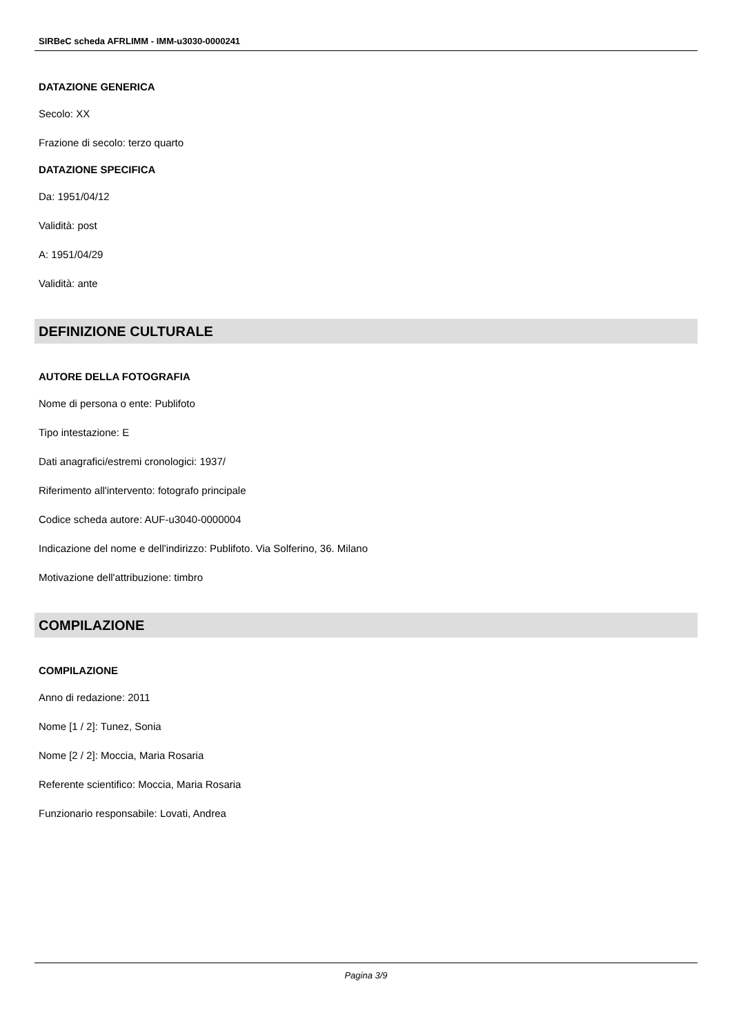SIRBeC scheda AFRLIMM - IMM-u3030-0000241
DATAZIONE GENERICA
Secolo: XX
Frazione di secolo: terzo quarto
DATAZIONE SPECIFICA
Da: 1951/04/12
Validità: post
A: 1951/04/29
Validità: ante
DEFINIZIONE CULTURALE
AUTORE DELLA FOTOGRAFIA
Nome di persona o ente: Publifoto
Tipo intestazione: E
Dati anagrafici/estremi cronologici: 1937/
Riferimento all'intervento: fotografo principale
Codice scheda autore: AUF-u3040-0000004
Indicazione del nome e dell'indirizzo: Publifoto. Via Solferino, 36. Milano
Motivazione dell'attribuzione: timbro
COMPILAZIONE
COMPILAZIONE
Anno di redazione: 2011
Nome [1 / 2]: Tunez, Sonia
Nome [2 / 2]: Moccia, Maria Rosaria
Referente scientifico: Moccia, Maria Rosaria
Funzionario responsabile: Lovati, Andrea
Pagina 3/9